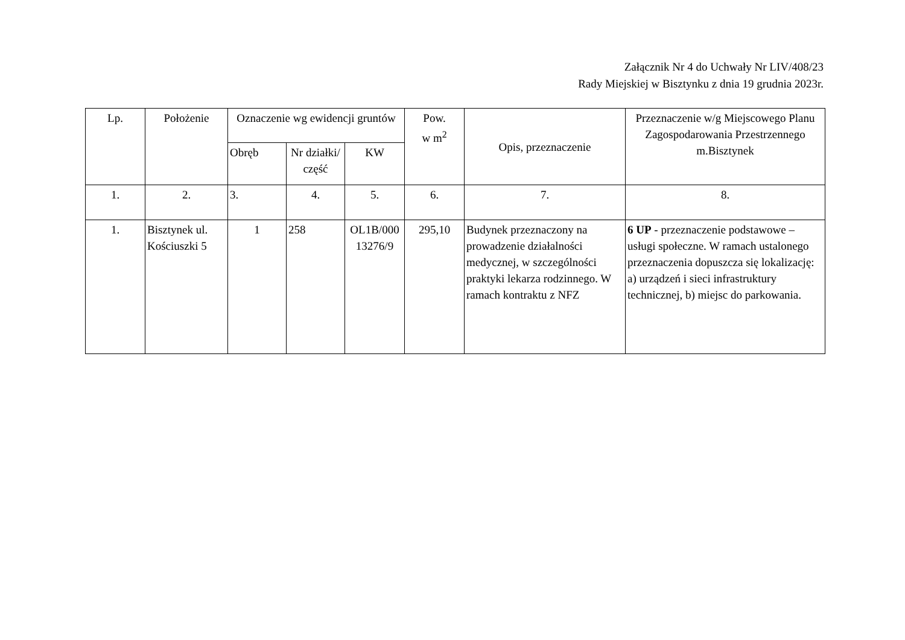Załącznik Nr 4 do Uchwały Nr LIV/408/23
Rady Miejskiej w Bisztynku z dnia 19 grudnia 2023r.
| Lp. | Położenie | Oznaczenie wg ewidencji gruntów | | | Pow. w m<sup>2</sup> | Opis, przeznaczenie | Przeznaczenie w/g Miejscowego Planu Zagospodarowania Przestrzennego m.Bisztynek |
| --- | --- | --- | --- | --- | --- | --- | --- |
| | | Obręb | Nr działki/ część | KW | | | |
| 1. | 2. | 3. | 4. | 5. | 6. | 7. | 8. |
| 1. | Bisztynek ul. Kościuszki 5 | 1 | 258 | OL1B/000 13276/9 | 295,10 | Budynek przeznaczony na prowadzenie działalności medycznej, w szczególności praktyki lekarza rodzinnego. W ramach kontraktu z NFZ | 6 UP - przeznaczenie podstawowe – usługi społeczne. W ramach ustalonego przeznaczenia dopuszcza się lokalizację: a) urządzeń i sieci infrastruktury technicznej, b) miejsc do parkowania. |